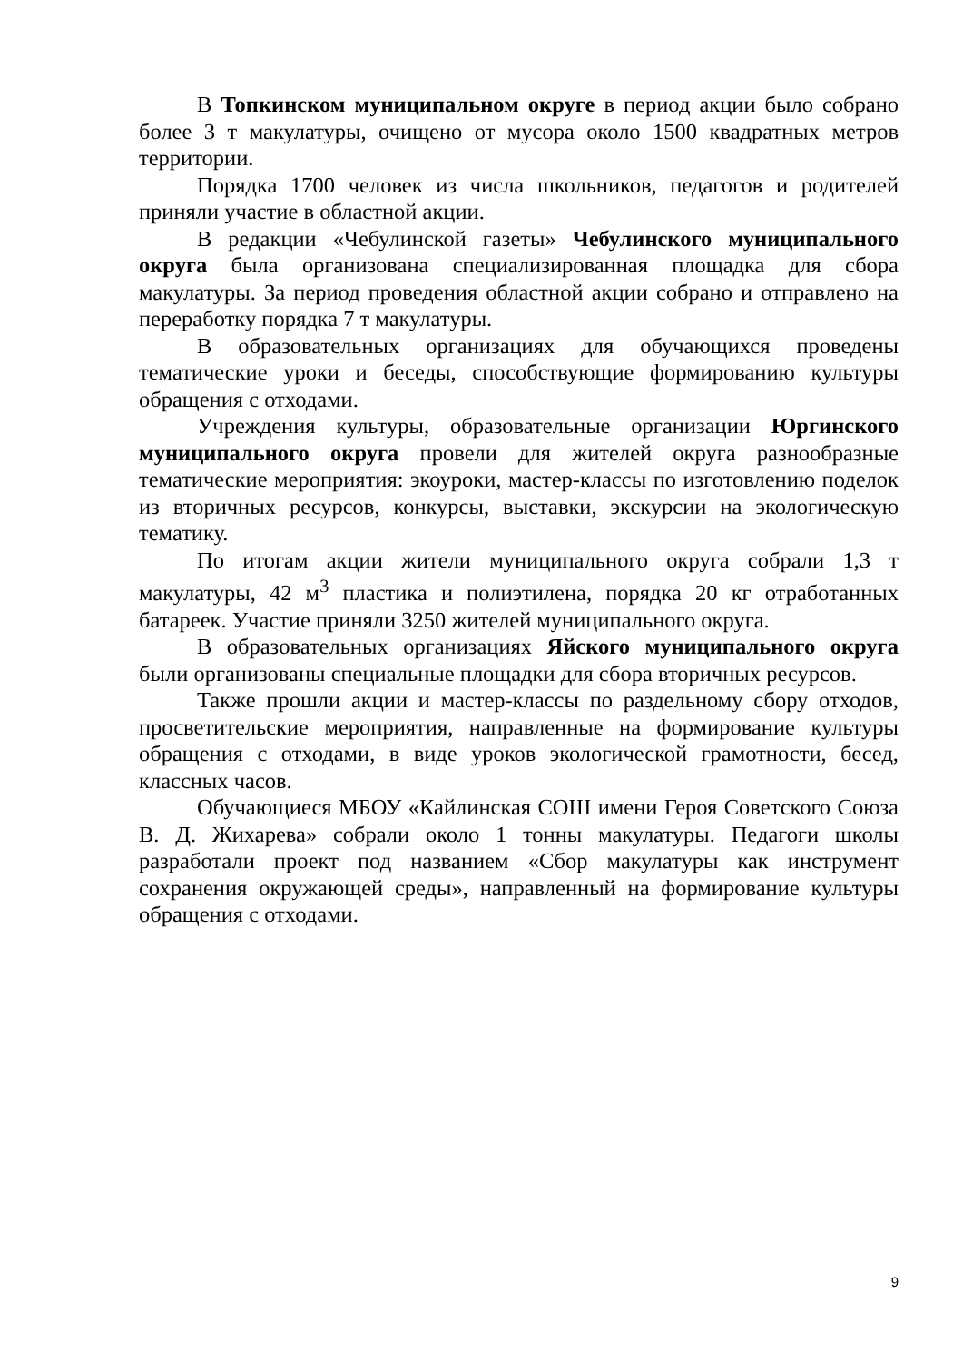В Топкинском муниципальном округе в период акции было собрано более 3 т макулатуры, очищено от мусора около 1500 квадратных метров территории.
Порядка 1700 человек из числа школьников, педагогов и родителей приняли участие в областной акции.
В редакции «Чебулинской газеты» Чебулинского муниципального округа была организована специализированная площадка для сбора макулатуры. За период проведения областной акции собрано и отправлено на переработку порядка 7 т макулатуры.
В образовательных организациях для обучающихся проведены тематические уроки и беседы, способствующие формированию культуры обращения с отходами.
Учреждения культуры, образовательные организации Юргинского муниципального округа провели для жителей округа разнообразные тематические мероприятия: экоуроки, мастер-классы по изготовлению поделок из вторичных ресурсов, конкурсы, выставки, экскурсии на экологическую тематику.
По итогам акции жители муниципального округа собрали 1,3 т макулатуры, 42 м<sup>3</sup> пластика и полиэтилена, порядка 20 кг отработанных батареек. Участие приняли 3250 жителей муниципального округа.
В образовательных организациях Яйского муниципального округа были организованы специальные площадки для сбора вторичных ресурсов.
Также прошли акции и мастер-классы по раздельному сбору отходов, просветительские мероприятия, направленные на формирование культуры обращения с отходами, в виде уроков экологической грамотности, бесед, классных часов.
Обучающиеся МБОУ «Кайлинская СОШ имени Героя Советского Союза В. Д. Жихарева» собрали около 1 тонны макулатуры. Педагоги школы разработали проект под названием «Сбор макулатуры как инструмент сохранения окружающей среды», направленный на формирование культуры обращения с отходами.
9